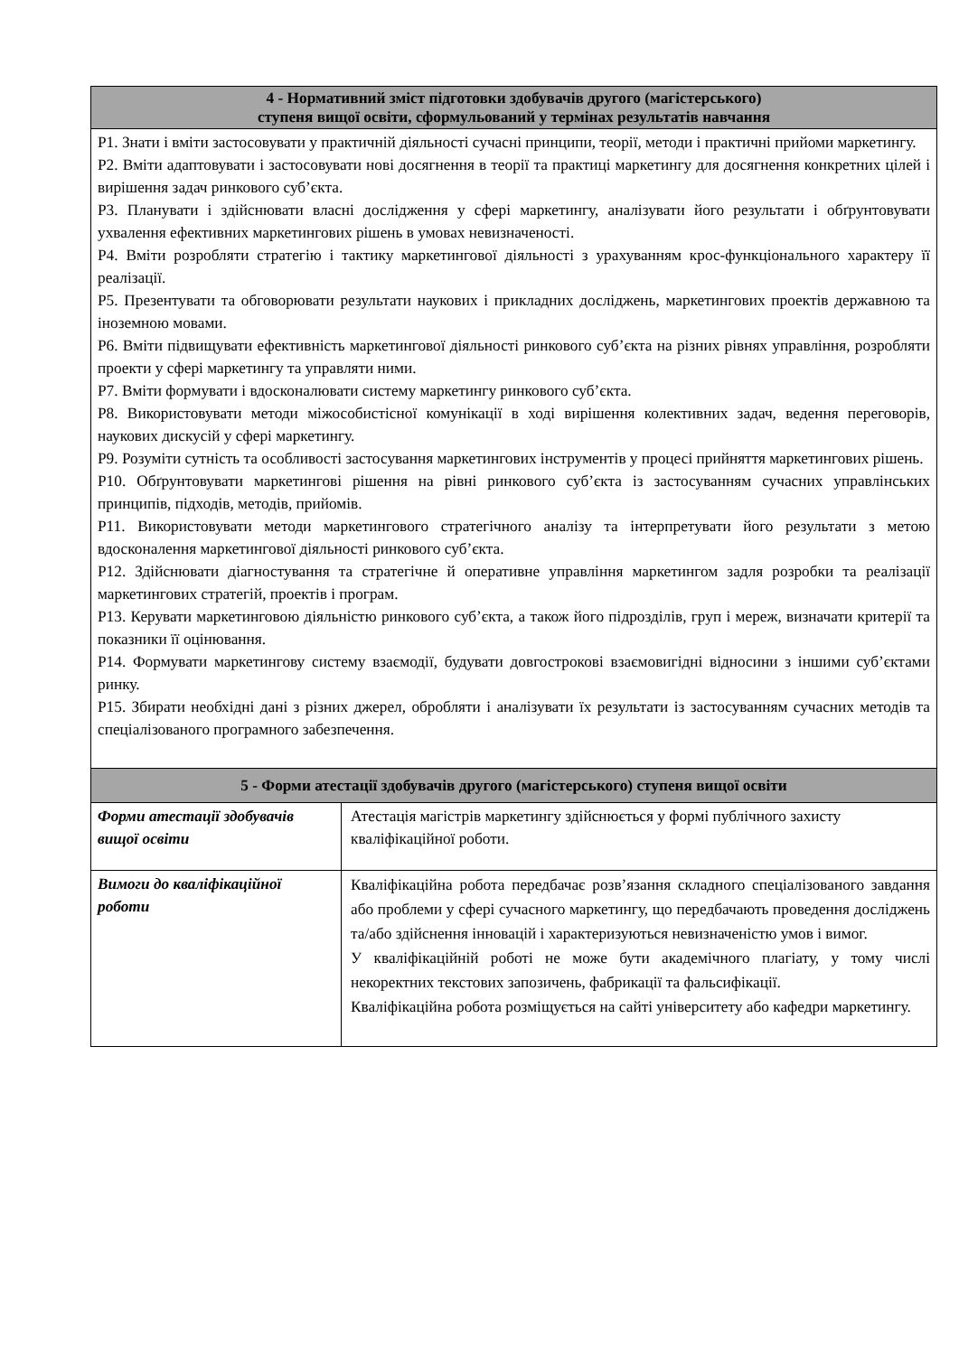| 4 - Нормативний зміст підготовки здобувачів другого (магістерського) ступеня вищої освіти, сформульований у термінах результатів навчання | |
| --- | --- |
| Р1. Знати і вміти застосовувати у практичній діяльності сучасні принципи, теорії, методи і практичні прийоми маркетингу. Р2. Вміти адаптовувати і застосовувати нові досягнення в теорії та практиці маркетингу для досягнення конкретних цілей і вирішення задач ринкового суб’єкта. Р3. Планувати і здійснювати власні дослідження у сфері маркетингу, аналізувати його результати і обґрунтовувати ухвалення ефективних маркетингових рішень в умовах невизначеності. Р4. Вміти розробляти стратегію і тактику маркетингової діяльності з урахуванням крос-функціонального характеру її реалізації. Р5. Презентувати та обговорювати результати наукових і прикладних досліджень, маркетингових проектів державною та іноземною мовами. Р6. Вміти підвищувати ефективність маркетингової діяльності ринкового суб’єкта на різних рівнях управління, розробляти проекти у сфері маркетингу та управляти ними. Р7. Вміти формувати і вдосконалювати систему маркетингу ринкового суб’єкта. Р8. Використовувати методи міжособистісної комунікації в ході вирішення колективних задач, ведення переговорів, наукових дискусій у сфері маркетингу. Р9. Розуміти сутність та особливості застосування маркетингових інструментів у процесі прийняття маркетингових рішень. Р10. Обґрунтовувати маркетингові рішення на рівні ринкового суб’єкта із застосуванням сучасних управлінських принципів, підходів, методів, прийомів. Р11. Використовувати методи маркетингового стратегічного аналізу та інтерпретувати його результати з метою вдосконалення маркетингової діяльності ринкового суб’єкта. Р12. Здійснювати діагностування та стратегічне й оперативне управління маркетингом задля розробки та реалізації маркетингових стратегій, проектів і програм. Р13. Керувати маркетинговою діяльністю ринкового суб’єкта, а також його підрозділів, груп і мереж, визначати критерії та показники її оцінювання. Р14. Формувати маркетингову систему взаємодії, будувати довгострокові взаємовигідні відносини з іншими суб’єктами ринку. Р15. Збирати необхідні дані з різних джерел, обробляти і аналізувати їх результати із застосуванням сучасних методів та спеціалізованого програмного забезпечення. | |
| 5 - Форми атестації здобувачів другого (магістерського) ступеня вищої освіти | |
| Форми атестації здобувачів вищої освіти | Атестація магістрів маркетингу здійснюється у формі публічного захисту кваліфікаційної роботи. |
| Вимоги до кваліфікаційної роботи | Кваліфікаційна робота передбачає розв’язання складного спеціалізованого завдання або проблеми у сфері сучасного маркетингу, що передбачають проведення досліджень та/або здійснення інновацій і характеризуються невизначеністю умов і вимог. У кваліфікаційній роботі не може бути академічного плагіату, у тому числі некоректних текстових запозичень, фабрикації та фальсифікації. Кваліфікаційна робота розміщується на сайті університету або кафедри маркетингу. |